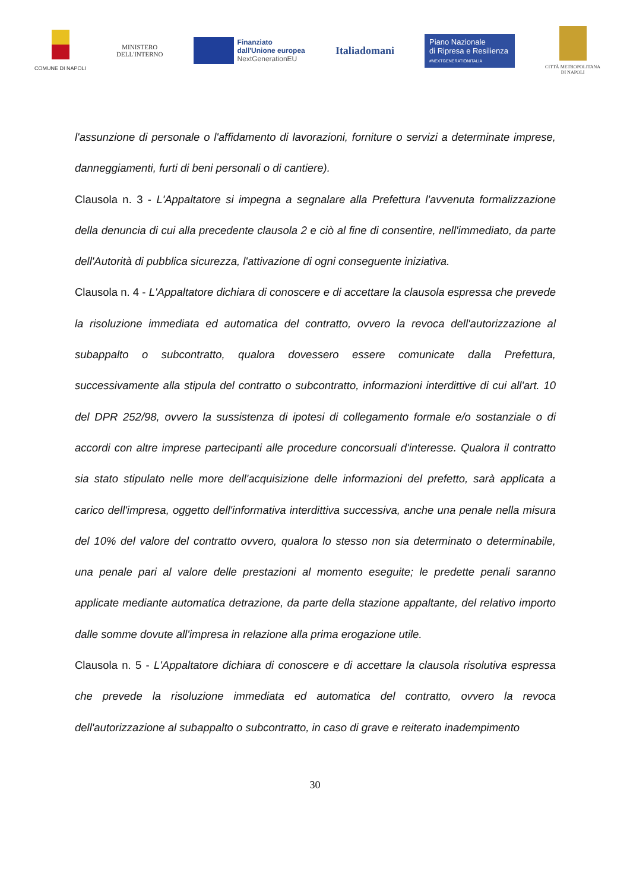COMUNE DI NAPOLI
MINISTERO
DELL'INTERNO
Finanziato
dall'Unione europea
NextGenerationEU
Italiadomani
Piano Nazionale
di Ripresa e Resilienza
#NEXTGENERATIONITALIA
CITTÀ METROPOLITANA
DI NAPOLI
l'assunzione di personale o l'affidamento di lavorazioni, forniture o servizi a determinate imprese, danneggiamenti, furti di beni personali o di cantiere).
Clausola n. 3 - L'Appaltatore si impegna a segnalare alla Prefettura l'avvenuta formalizzazione della denuncia di cui alla precedente clausola 2 e ciò al fine di consentire, nell'immediato, da parte dell'Autorità di pubblica sicurezza, l'attivazione di ogni conseguente iniziativa.
Clausola n. 4 - L'Appaltatore dichiara di conoscere e di accettare la clausola espressa che prevede la risoluzione immediata ed automatica del contratto, ovvero la revoca dell'autorizzazione al subappalto o subcontratto, qualora dovessero essere comunicate dalla Prefettura, successivamente alla stipula del contratto o subcontratto, informazioni interdittive di cui all'art. 10 del DPR 252/98, ovvero la sussistenza di ipotesi di collegamento formale e/o sostanziale o di accordi con altre imprese partecipanti alle procedure concorsuali d'interesse. Qualora il contratto sia stato stipulato nelle more dell'acquisizione delle informazioni del prefetto, sarà applicata a carico dell'impresa, oggetto dell'informativa interdittiva successiva, anche una penale nella misura del 10% del valore del contratto ovvero, qualora lo stesso non sia determinato o determinabile, una penale pari al valore delle prestazioni al momento eseguite; le predette penali saranno applicate mediante automatica detrazione, da parte della stazione appaltante, del relativo importo dalle somme dovute all'impresa in relazione alla prima erogazione utile.
Clausola n. 5 - L'Appaltatore dichiara di conoscere e di accettare la clausola risolutiva espressa che prevede la risoluzione immediata ed automatica del contratto, ovvero la revoca dell'autorizzazione al subappalto o subcontratto, in caso di grave e reiterato inadempimento
30